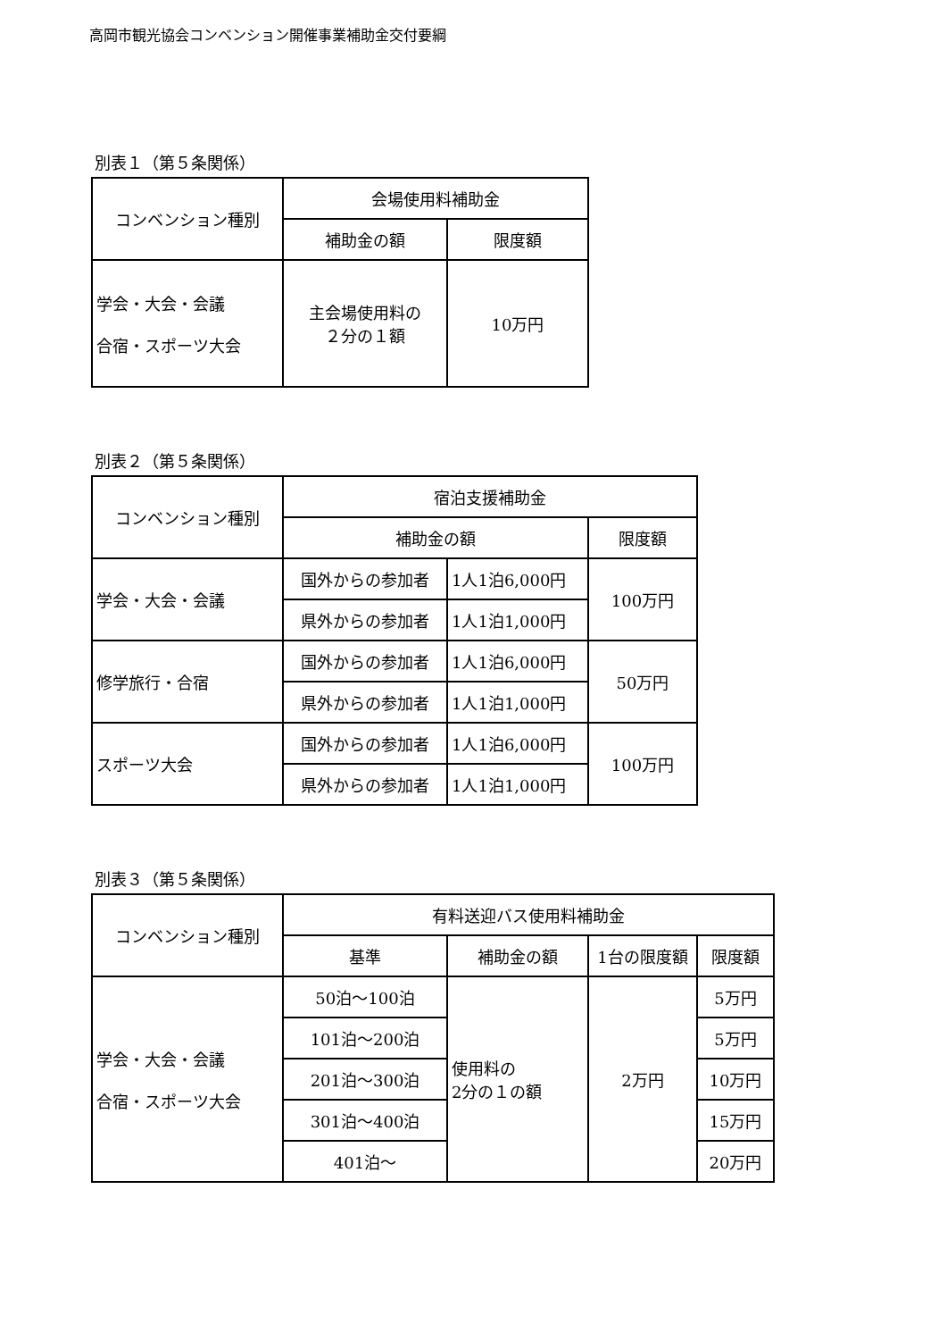高岡市観光協会コンベンション開催事業補助金交付要綱
別表１（第５条関係）
| コンベンション種別 | 会場使用料補助金 | |
| --- | --- | --- |
| | 補助金の額 | 限度額 |
| 学会・大会・会議 合宿・スポーツ大会 | 主会場使用料の ２分の１額 | 10万円 |
別表２（第５条関係）
| コンベンション種別 | 宿泊支援補助金 | | |
| --- | --- | --- | --- |
| | 補助金の額 | | 限度額 |
| 学会・大会・会議 | 国外からの参加者 | 1人1泊6,000円 | 100万円 |
| | 県外からの参加者 | 1人1泊1,000円 | |
| 修学旅行・合宿 | 国外からの参加者 | 1人1泊6,000円 | 50万円 |
| | 県外からの参加者 | 1人1泊1,000円 | |
| スポーツ大会 | 国外からの参加者 | 1人1泊6,000円 | 100万円 |
| | 県外からの参加者 | 1人1泊1,000円 | |
別表３（第５条関係）
| コンベンション種別 | 有料送迎バス使用料補助金 | | | |
| --- | --- | --- | --- | --- |
| | 基準 | 補助金の額 | 1台の限度額 | 限度額 |
| 学会・大会・会議 合宿・スポーツ大会 | 50泊～100泊 | 使用料の 2分の１の額 | 2万円 | 5万円 |
| | 101泊～200泊 | | | 5万円 |
| | 201泊～300泊 | | | 10万円 |
| | 301泊～400泊 | | | 15万円 |
| | 401泊～ | | | 20万円 |